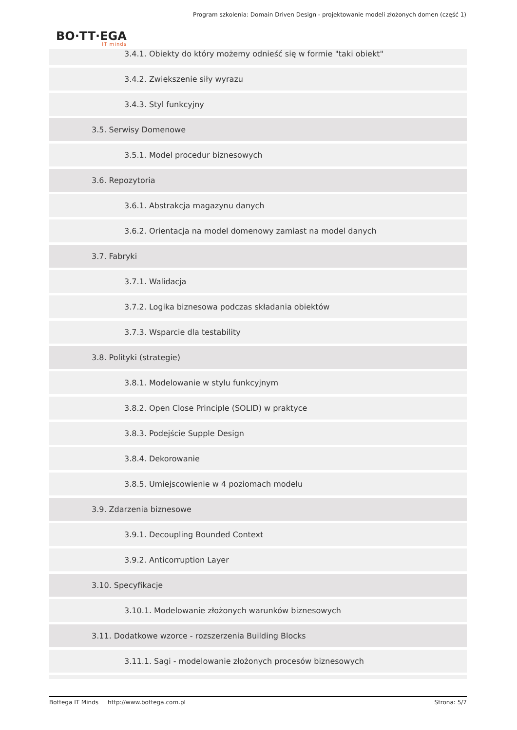Program szkolenia: Domain Driven Design - projektowanie modeli złożonych domen (część 1)
BO·TT·EGA
IT minds
3.4.1. Obiekty do który możemy odnieść się w formie "taki obiekt"
3.4.2. Zwiększenie siły wyrazu
3.4.3. Styl funkcyjny
3.5. Serwisy Domenowe
3.5.1. Model procedur biznesowych
3.6. Repozytoria
3.6.1. Abstrakcja magazynu danych
3.6.2. Orientacja na model domenowy zamiast na model danych
3.7. Fabryki
3.7.1. Walidacja
3.7.2. Logika biznesowa podczas składania obiektów
3.7.3. Wsparcie dla testability
3.8. Polityki (strategie)
3.8.1. Modelowanie w stylu funkcyjnym
3.8.2. Open Close Principle (SOLID) w praktyce
3.8.3. Podejście Supple Design
3.8.4. Dekorowanie
3.8.5. Umiejscowienie w 4 poziomach modelu
3.9. Zdarzenia biznesowe
3.9.1. Decoupling Bounded Context
3.9.2. Anticorruption Layer
3.10. Specyfikacje
3.10.1. Modelowanie złożonych warunków biznesowych
3.11. Dodatkowe wzorce - rozszerzenia Building Blocks
3.11.1. Sagi - modelowanie złożonych procesów biznesowych
Bottega IT Minds http://www.bottega.com.pl Strona: 5/7